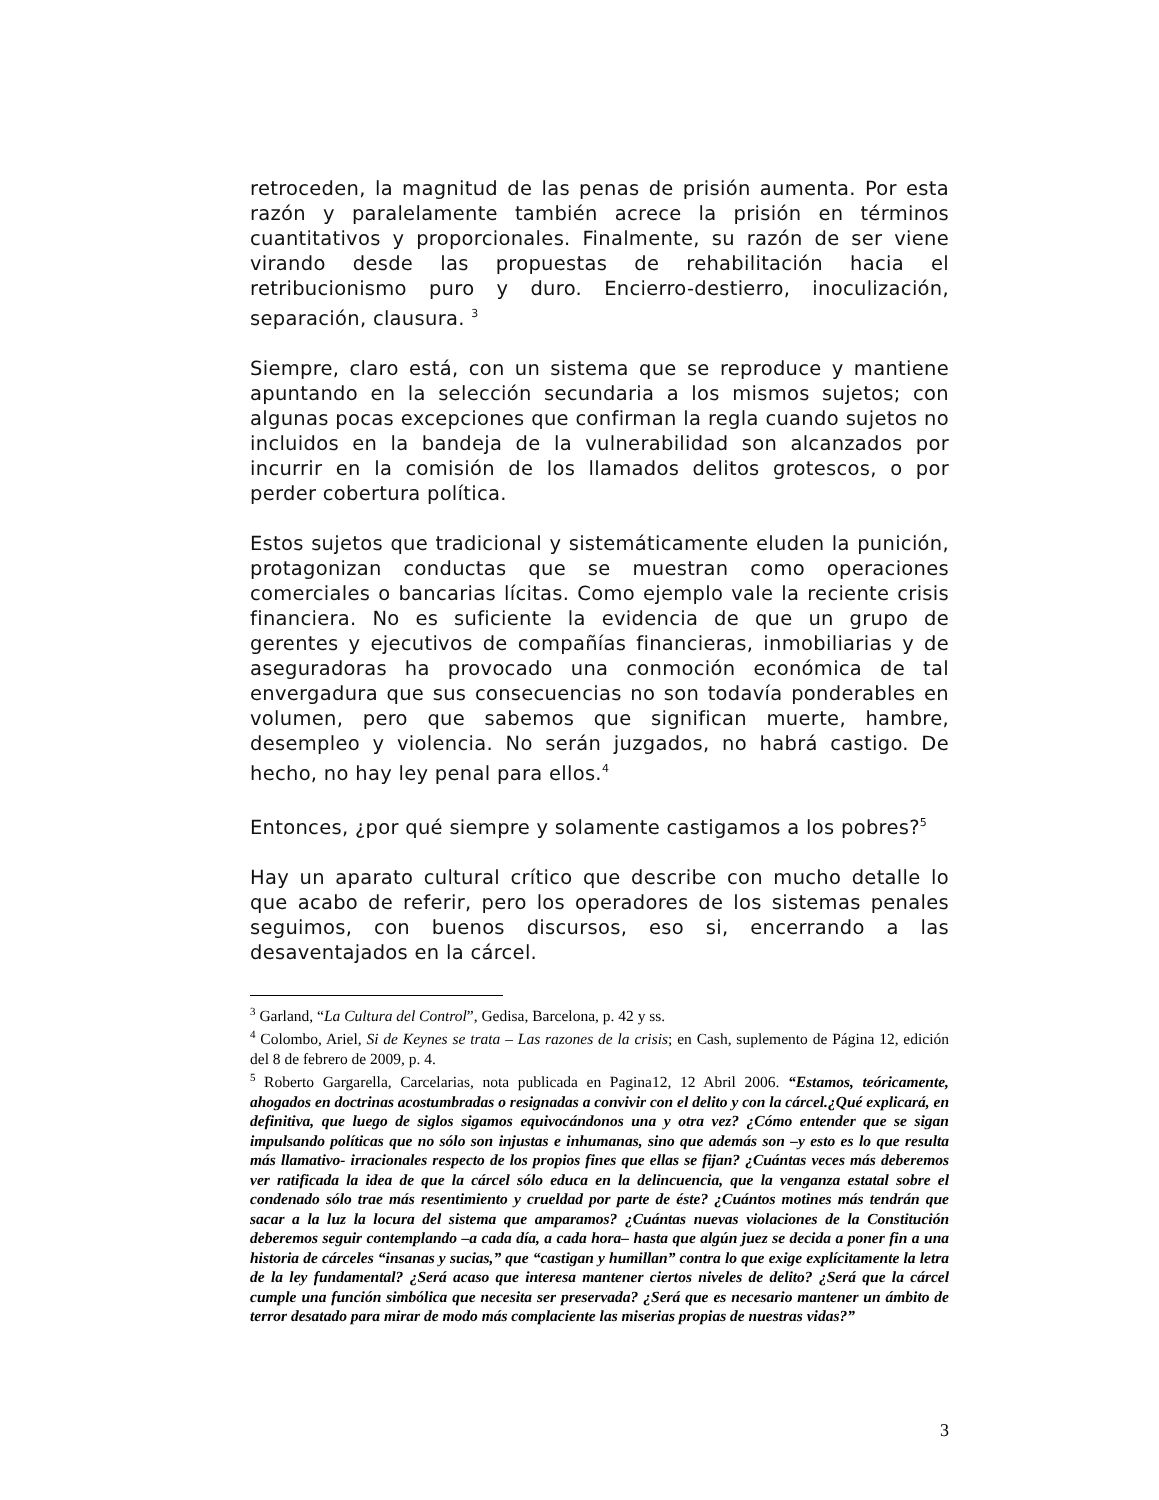retroceden, la magnitud de las penas de prisión aumenta. Por esta razón y paralelamente también acrece la prisión en términos cuantitativos y proporcionales. Finalmente, su razón de ser viene virando desde las propuestas de rehabilitación hacia el retribucionismo puro y duro. Encierro-destierro, inoculización, separación, clausura. <sup>3</sup>
Siempre, claro está, con un sistema que se reproduce y mantiene apuntando en la selección secundaria a los mismos sujetos; con algunas pocas excepciones que confirman la regla cuando sujetos no incluidos en la bandeja de la vulnerabilidad son alcanzados por incurrir en la comisión de los llamados delitos grotescos, o por perder cobertura política.
Estos sujetos que tradicional y sistemáticamente eluden la punición, protagonizan conductas que se muestran como operaciones comerciales o bancarias lícitas. Como ejemplo vale la reciente crisis financiera. No es suficiente la evidencia de que un grupo de gerentes y ejecutivos de compañías financieras, inmobiliarias y de aseguradoras ha provocado una conmoción económica de tal envergadura que sus consecuencias no son todavía ponderables en volumen, pero que sabemos que significan muerte, hambre, desempleo y violencia. No serán juzgados, no habrá castigo. De hecho, no hay ley penal para ellos.<sup>4</sup>
Entonces, ¿por qué siempre y solamente castigamos a los pobres?<sup>5</sup>
Hay un aparato cultural crítico que describe con mucho detalle lo que acabo de referir, pero los operadores de los sistemas penales seguimos, con buenos discursos, eso si, encerrando a las desaventajados en la cárcel.
<sup>3</sup> Garland, “La Cultura del Control”, Gedisa, Barcelona, p. 42 y ss.
<sup>4</sup> Colombo, Ariel, Si de Keynes se trata – Las razones de la crisis; en Cash, suplemento de Página 12, edición del 8 de febrero de 2009, p. 4.
<sup>5</sup> Roberto Gargarella, Carcelarias, nota publicada en Pagina12, 12 Abril 2006. “Estamos, teóricamente, ahogados en doctrinas acostumbradas o resignadas a convivir con el delito y con la cárcel.¿Qué explicará, en definitiva, que luego de siglos sigamos equivocándonos una y otra vez? ¿Cómo entender que se sigan impulsando políticas que no sólo son injustas e inhumanas, sino que además son –y esto es lo que resulta más llamativo- irracionales respecto de los propios fines que ellas se fijan? ¿Cuántas veces más deberemos ver ratificada la idea de que la cárcel sólo educa en la delincuencia, que la venganza estatal sobre el condenado sólo trae más resentimiento y crueldad por parte de éste? ¿Cuántos motines más tendrán que sacar a la luz la locura del sistema que amparamos? ¿Cuántas nuevas violaciones de la Constitución deberemos seguir contemplando –a cada día, a cada hora– hasta que algún juez se decida a poner fin a una historia de cárceles “insanas y sucias,” que “castigan y humillan” contra lo que exige explícitamente la letra de la ley fundamental? ¿Será acaso que interesa mantener ciertos niveles de delito? ¿Será que la cárcel cumple una función simbólica que necesita ser preservada? ¿Será que es necesario mantener un ámbito de terror desatado para mirar de modo más complaciente las miserias propias de nuestras vidas?”
3